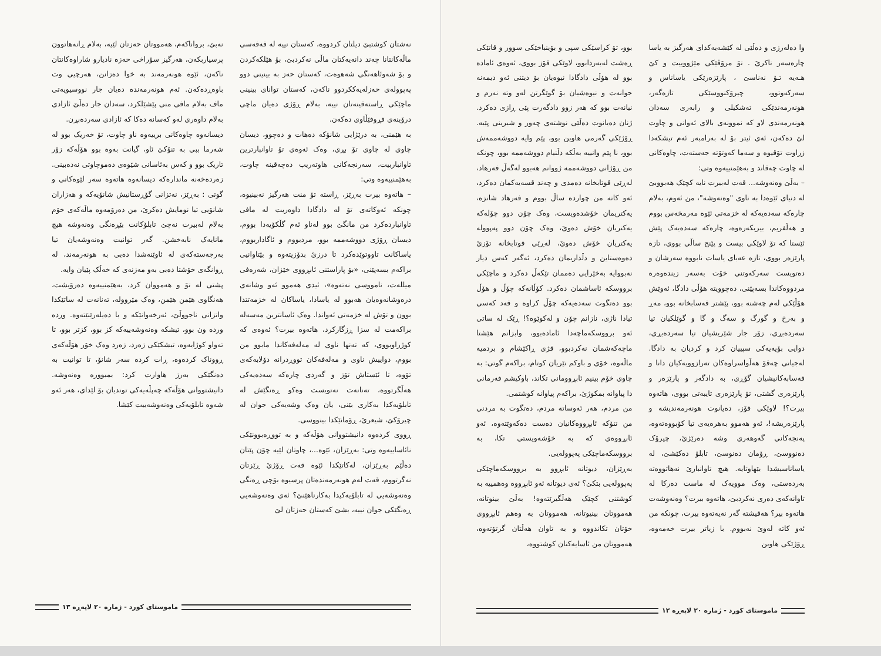وا دەلەرزی و دەڵێی لە کێشەیەکدای هەرگیز بە یاسا چارەسەر ناکرێ . تۆ مرۆڤێکی مێژوویيت و کێ هـەیە تـۆ نەناسێ ، پارێزەرێکی یاساناس و سەرکەوتوو، چیرۆکنووسێکی تازەگەر، هونەرمەندێکی تەشکیلی و رابەری سەدان هونەرمەندی لاو کە نموونەی بالای ئەوانی و چاوت لێ دەکەن، ئەی ئیتر بۆ لە بەرامبەر ئەم تیشکەدا زراوت تۆقیوە و سەما کەوتۆتە جەستەت، چاوەکانی لە چاوت چەقاند و بەهێمنییەوە وتی:
– بەڵێ وەنەوشە... قەت لەبیرت نایە کچێک هەبووبێ لە دنیای ئێوەدا بە ناوی "وەنەوشە"، من ئەوم، بەلام چارەکە سەدەیەکە لە خزمەتی ئێوە مەرمخەس بووم و هەڵفریم، بیربکەرەوە، چارەکە سەدەیەک پێش ئێستا کە تۆ لاوێکی بیست و پێنج ساڵی بووی، تازە پارێزەر بووی، تازە عەبای یاسات نابووە سەرشان و دەتویست سەرکەوتنی خۆت بەسەر زیندەوەرە مردووەکاندا بسەپێنی، دەچوویتە هۆڵی دادگا، ئەوێش هۆڵێکی لەم چەشنە بوو، پێشتر قەسابخانە بوو، مەڕ و بەرخ و گورگ و سەگ و گا و گوێلکیان تیا سەردەبڕی، زۆر جار شێریشیان تیا سەردەبڕی، دوایی بۆیەیەکی سپییان کرد و کردیان بە دادگا. لەجیاتی چەقۆ هەڵواسراوەکان تەرازوویەکیان دانا و قەسابەکانیشیان گۆڕی، بە دادگەر و پارێزەر و پارێزەری گشتی، تۆ پارێزەری تایبەتی بووی، هاتەوە بیرت؟! لاوێکی قۆز، دەیانوت هونەرمەندیشە و پارێزەریشە!، ئەو هەموو بەهرەیەی تیا کۆبووەتەوە، پەنجەکانی گەوهەری وشە دەرێژێ، چیرۆک دەنووسێ، ڕۆمان دەنوسێ، تابلۆ دەکێشێ، لە یاساناسیشدا بێهاوتایە. هیچ تاوانبارێ نەهاتووەتە بەردەستی، وەک موویەک لە ماست دەرکا لە تاوانەکەی دەری نەکردبێ، هاتەوە بیرت؟ وەنەوشەت هاتەوە بیر؟ هەقیشتە گەر نەیەتەوە بیرت، چونکە من ئەو کاتە لەوێ نەبووم. با زیاتر بیرت خەمەوە، ڕۆژێکی هاوین
بوو، تۆ کراسێکی سپی و بۆینباخێکی سوور و قاتێکی ڕەشت لەبەردابوو، لاوێکی قۆز بووی، ئەوەی ئامادە بوو لە هۆڵی دادگادا نیوەیان بۆ دیتنی ئەو دیمەنە جوانەت و نیوەشیان بۆ گوێگرتن لەو وتە نەرم و نیانەت بوو کە هەر زوو دادگەرت پێی ڕازی دەکرد. ژنان دەیانوت دەڵێی نوشتەی چەور و شیرینی پێیە. ڕۆژێکی گەرمی هاوین بوو، پێم وایە دووشەممەش بوو، نا پێم وانییە بەڵکە دڵنیام دووشەممە بوو، چونکە من ڕۆژانی دووشەممە ژووانم هەبوو لەگەڵ فەرهاد، لەڕێی قوتابخانە دەمدی و چەند قسەیەکمان دەکرد، ئەو کاتە من چواردە ساڵ بووم و فەرهاد شانزە، یەکتریمان خۆشدەویست، وەک چۆن دوو چۆلەکە یەکتریان خۆش دەوێ، وەک چۆن دوو پەپوولە یەکتریان خۆش دەوێ، لەڕێی قوتابخانە تۆزێ دەوەستاین و دڵداریمان دەکرد، ئەگەر کەس دیار نەبووایە بەخێرایی دەممان تێکەڵ دەکرد و ماچێکی برووسکە ئاساشمان دەکرد. کۆڵانەکە چۆڵ و هۆڵ بوو دەتگوت سەدەیەکە چۆڵ کراوە و قەد کەسی تیادا ناژی، نازانم چۆن و لەکوێوە؟! ڕێک لە ساتی ئەو برووسکەماچەدا ئامادەبوو، وابزانم هێشتا ماچەکەشمان نەکردبوو، قژی ڕاکێشام و بردمیە ماڵەوە، خۆی و باوکم تێریان کوتام، براکەم گوتی: بە چاوی خۆم بینیم ئابڕوومانی تکاند، باوکیشم فەرمانی دا پیاوانە بمکوژێ، براکەم پیاوانە کوشتمی.
من مردم، هەر ئەوساتە مردم، دەتگوت بە مردنی من تنۆکە ئابڕووەکانیان دەست دەکەوێتەوە، ئەو ئابڕووەی کە بە خۆشەویستی تکا، بە برووسکەماچێکی پەپوولەیی.
بەڕێزان، دیوتانە ئابڕوو بە برووسکەماچێکی پەپوولەیی بتکێ؟ ئەی دیوتانە ئەو ئابڕووە وەهمییە بە کوشتنی کچێک هەڵگیرێتەوە! بەڵێ بینوتانە، هەمووتان بینیوتانە، هەمووتان بە وەهم ئابڕووی خۆتان تکاندووە و بە تاوان هەڵتان گرتۆتەوە، هەمووتان من ئاسایەکتان کوشتووە،
ماموستای کورد - ژمارە ٢٠ لاپەڕە ١٢
نەشتان کوشتبێ دیلتان کردووە، کەستان نییە لە قەفەسی ماڵەکانتانا چەند دانەیەکتان ماڵی نەکردبێ، بۆ هێلکەکردن و بۆ شەوئاهەنگی شەهوەت، کەستان حەز بە بینینی دوو پەپوولەی حەزلەیەککردوو ناکەن، کەستان توانای بینینی ماچێکی ڕاستەقینەتان نییە، بەلام ڕۆژی دەیان ماچی درۆینەی فڕوفێڵاوی دەکەن.
بە هێمنی، بە درێژایی شانۆکە دەهات و دەچوو، دیسان چاوی لە چاوی تۆ بڕی، وەک ئەوەی تۆ تاوانبارترین تاوانباربیت، سەرنجەکانی هاوتەریب دەچەقینە چاوت، بەهێمنییەوە وتی:
– هاتەوە بیرت بەڕێز، ڕاستە تۆ منت هەرگیز نەبینیوە، چونکە ئەوکاتەی تۆ لە دادگادا داوەریت لە مافی تاوانباردەکرد من مانگێ بوو لەناو ئەم گڵکۆیەدا بووم، دیسان ڕۆژی دووشەممە بوو، مردبووم و ئاگاداربووم، یاساکانت تاووتوێدەکرد تا درزێ بدۆزیتەوە و بێتاوانیی براکەم بسەپێنی، «بۆ پاراستنی ئابڕووی خێزان، شەرەفی میللەت، نامووسی نەتەوە»، ئیدی هەموو ئەو وشانەی درەوشانەوەیان هەبوو لە یاسادا، یاساکان لە خزمەتتدا بوون و تۆش لە خزمەتی ئەواندا. وەک ئاسانترین مەسەلە براکەمت لە سزا ڕزگارکرد، هاتەوە بیرت؟ ئەوەی کە کوژراوبووی، کە تەنها ناوی لە مەلەفەکاندا مابوو من بووم، دواییش ناوی و مەلەفەکان تووڕدرانە دۆلابەکەی تۆوە، تا ئێستاش تۆز و گەردی چارەکە سەدەیەکی هەڵگرتووە، تەنانەت نەتویست وەکو ڕەنگێش لە تابلۆیەکدا بەکاری بێنی، یان وەک وشەیەکی جوان لە چیرۆکێ، شیعرێ، ڕۆمانێکدا بینووسی.
ڕووی کردەوە دانیشتووانی هۆڵەکە و بە تووڕەبوونێکی نائاساییەوە وتی: بەڕێزان، ئێوە...، چاوتان لێیە چۆن پێتان دەڵێم بەڕێزان، لەکاتێکدا ئێوە قەت ڕۆژێ ڕێزتان نەگرتووم، قەت لەم هونەرمەندەتان پرسیوە بۆچی ڕەنگی وەنەوشەیی لە تابلۆیەکیدا بەکارناهێنێ؟ ئەی وەنەوشەیی ڕەنگێکی جوان نییە، بشێ کەستان حەزتان لێ
نەبێ، برواناکەم، هەمووتان حەزتان لێیە، بەلام ڕانەهاتوون پرسیاربکەن، هەرگیز سۆراخی حەزە نادیارو شاراوەکانتان ناکەن، ئێوە هونەرمەند بە خوا دەزانن، هەرچیی وت باوەڕدەکەن. ئەم هونەرمەندە دەیان جار نووسیویەتی ماف بەلام مافی منی پێشێلکرد، سەدان جار دەڵێ ئازادی بەلام داوەری لەو کەسانە دەکا کە ئازادی سەردەبڕن.
دیسانەوە چاوەکانی برییەوە ناو چاوت، تۆ خەریک بوو لە شەرما ببی بە تنۆکێ ئاو، گیانت بەوە بوو هۆڵەکە زۆر تاریک بوو و کەس بەئاسانی شێوەی دەموچاوتی نەدەبینی. زەردەخەنە ماندارەکە دیسانەوە هاتەوە سەر لێوەکانی و گوتی : بەڕێز، نەتزانی گۆڕستانیش شانۆیەکە و هەزاران شانۆیی تیا نومایش دەکرێ، من دەرۆمەوە ماڵەکەی خۆم بەلام لەبیرت نەچێ تابلۆکانت بێڕەنگی وەنەوشە هیچ مانایەک نابەخشن. گەر توانیت وەنەوشەیان تیا بەرجەستەکەی لە ئاوێنەشدا دەبی بە هونەرمەند، لە ڕوانگەی خۆشتا دەبی بەو مەزنەی کە خەڵک پێیان وایە.
پشتی لە تۆ و هەمووان کرد، بەهێمنییەوە دەرۆیشت، هەنگاوی هێمن هێمن، وەک مێرووله، تەنانەت لە ساتێکدا واتزانی ناجووڵێ، ئەرخەوانێکە و با دەیلەرێنێتەوە. ورده ورده ون بوو، تیشکە وەنەوشەییەکە کز بوو، کزتر بوو، تا تەواو کوژایەوە، تیشکێکی زەرد، زەرد وەک خۆر هۆڵەکەی ڕووناک کردەوە، ڕات کردە سەر شانۆ، تا توانیت بە دەنگێکی بەرز هاوارت کرد: بمبوورە وەنەوشە. دانیشتووانی هۆڵەکە چەپڵەیەکی توندیان بۆ لێدای، هەر ئەو شەوە تابلۆیەکی وەنەوشەییت کێشا.
ماموستای کورد - ژمارە ٢٠ لاپەڕە ١٣